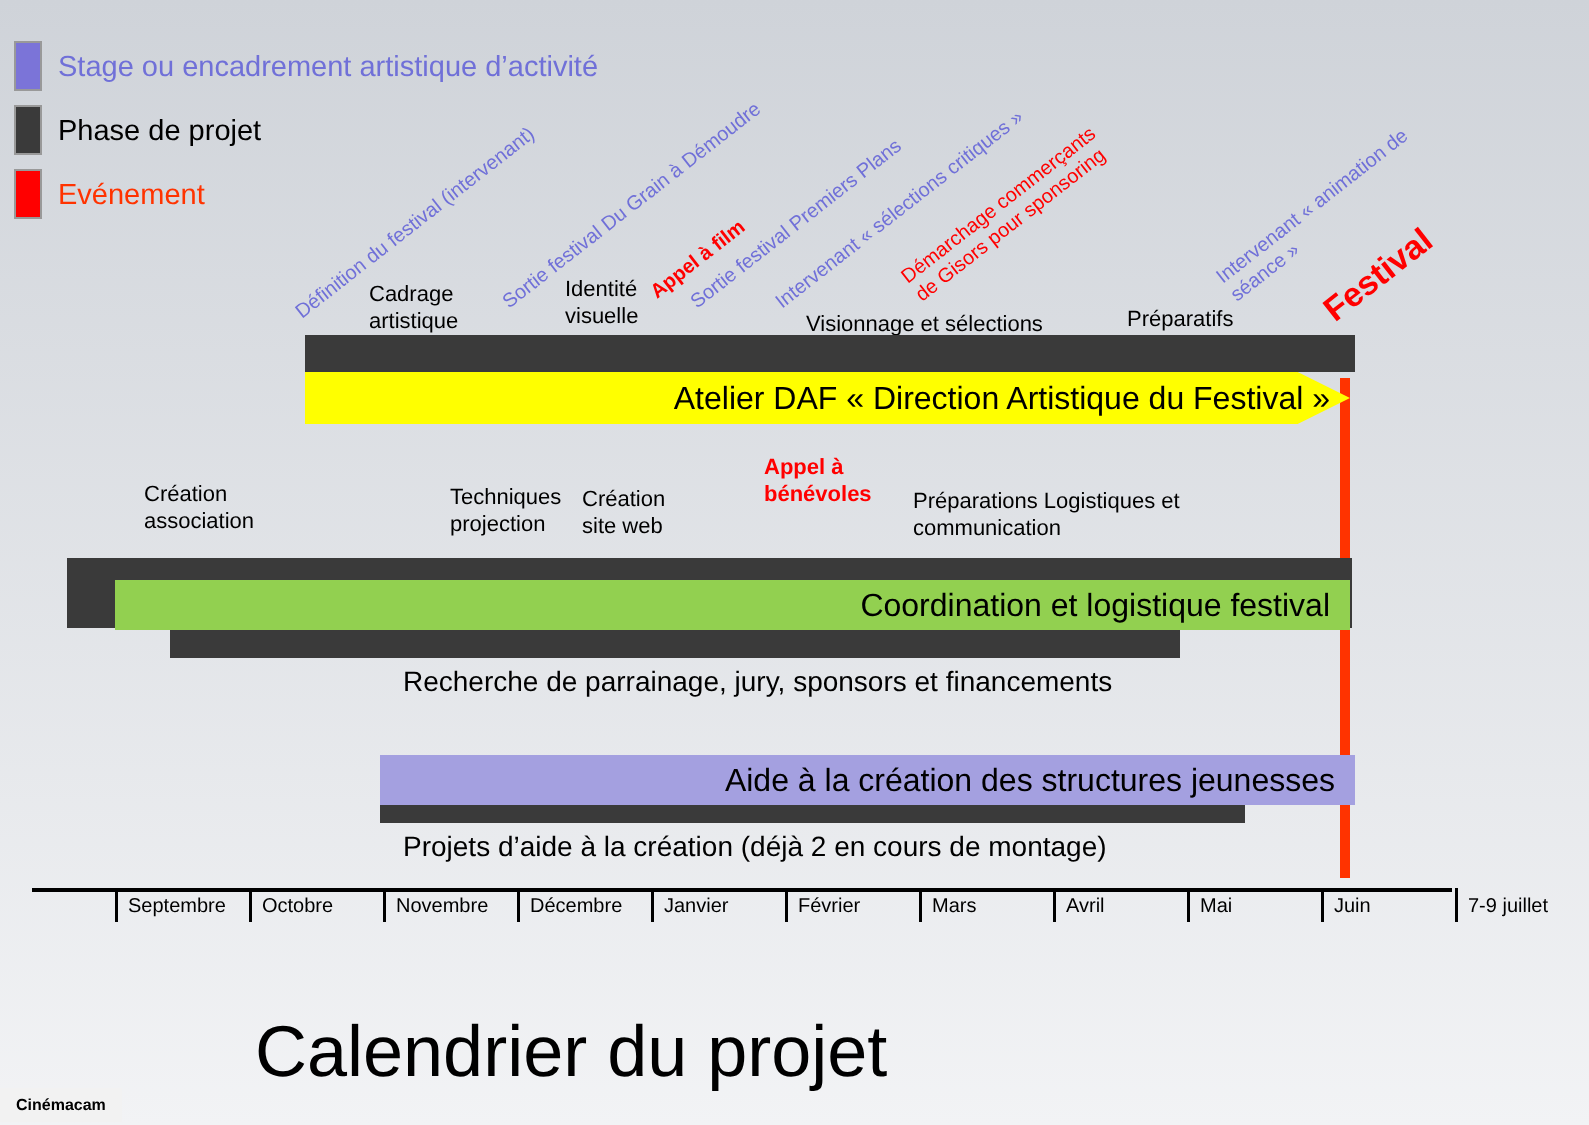Stage ou encadrement artistique d’activité
Phase de projet
Evénement
Définition du festival (intervenant) Sortie festival Du Grain à Démoudre Appel à film Sortie festival Premiers Plans Intervenant « sélections critiques »
Démarchage commerçants
de Gisors pour sponsoring
Intervenant « animation de
séance »
Festival
Cadrage
artistique
Identité
visuelle
Visionnage et sélections Préparatifs
Atelier DAF « Direction Artistique du Festival »
Création
association
Techniques
projection
Création
site web
Appel à
bénévoles
Préparations Logistiques et
communication
Coordination et logistique festival
Recherche de parrainage, jury, sponsors et financements
Aide à la création des structures jeunesses
Projets d’aide à la création (déjà 2 en cours de montage)
Septembre Octobre Novembre Décembre Janvier Février Mars Avril Mai Juin 7-9 juillet
Calendrier du projet
Cinémacam